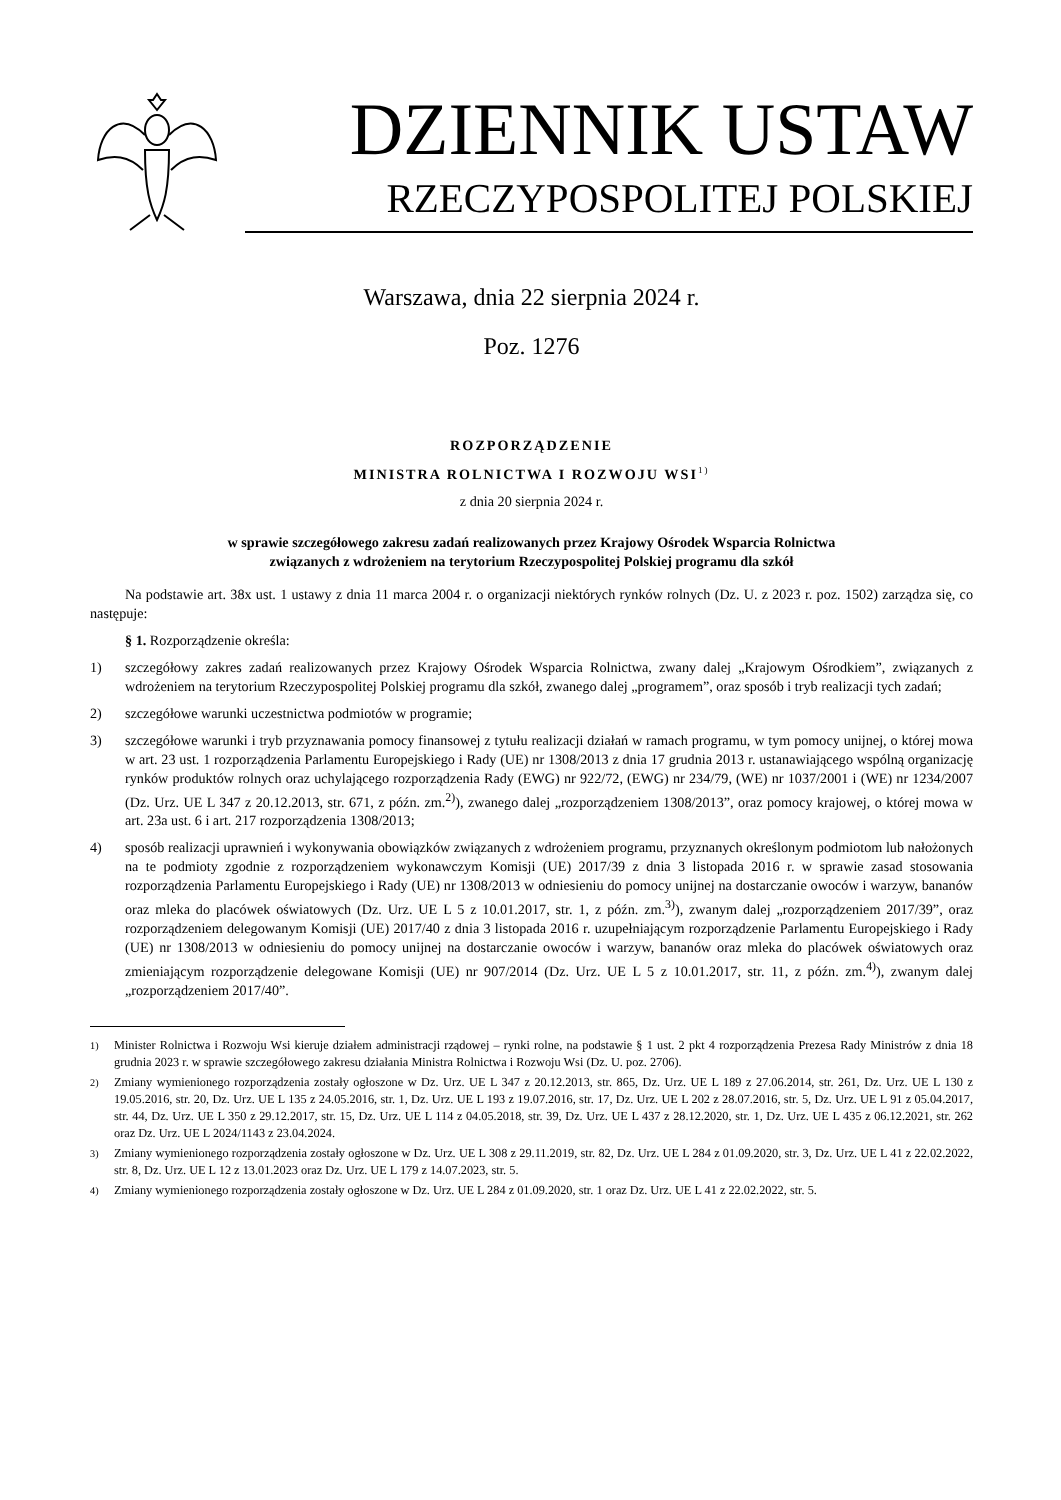DZIENNIK USTAW
RZECZYPOSPOLITEJ POLSKIEJ
Warszawa, dnia 22 sierpnia 2024 r.
Poz. 1276
ROZPORZĄDZENIE
MINISTRA ROLNICTWA I ROZWOJU WSI<sup>1)</sup>
z dnia 20 sierpnia 2024 r.
w sprawie szczegółowego zakresu zadań realizowanych przez Krajowy Ośrodek Wsparcia Rolnictwa
związanych z wdrożeniem na terytorium Rzeczypospolitej Polskiej programu dla szkół
Na podstawie art. 38x ust. 1 ustawy z dnia 11 marca 2004 r. o organizacji niektórych rynków rolnych (Dz. U. z 2023 r. poz. 1502) zarządza się, co następuje:
§ 1. Rozporządzenie określa:
1) szczegółowy zakres zadań realizowanych przez Krajowy Ośrodek Wsparcia Rolnictwa, zwany dalej „Krajowym Ośrodkiem”, związanych z wdrożeniem na terytorium Rzeczypospolitej Polskiej programu dla szkół, zwanego dalej „programem”, oraz sposób i tryb realizacji tych zadań;
2) szczegółowe warunki uczestnictwa podmiotów w programie;
3) szczegółowe warunki i tryb przyznawania pomocy finansowej z tytułu realizacji działań w ramach programu, w tym pomocy unijnej, o której mowa w art. 23 ust. 1 rozporządzenia Parlamentu Europejskiego i Rady (UE) nr 1308/2013 z dnia 17 grudnia 2013 r. ustanawiającego wspólną organizację rynków produktów rolnych oraz uchylającego rozporządzenia Rady (EWG) nr 922/72, (EWG) nr 234/79, (WE) nr 1037/2001 i (WE) nr 1234/2007 (Dz. Urz. UE L 347 z 20.12.2013, str. 671, z późn. zm.<sup>2)</sup>), zwanego dalej „rozporządzeniem 1308/2013”, oraz pomocy krajowej, o której mowa w art. 23a ust. 6 i art. 217 rozporządzenia 1308/2013;
4) sposób realizacji uprawnień i wykonywania obowiązków związanych z wdrożeniem programu, przyznanych określonym podmiotom lub nałożonych na te podmioty zgodnie z rozporządzeniem wykonawczym Komisji (UE) 2017/39 z dnia 3 listopada 2016 r. w sprawie zasad stosowania rozporządzenia Parlamentu Europejskiego i Rady (UE) nr 1308/2013 w odniesieniu do pomocy unijnej na dostarczanie owoców i warzyw, bananów oraz mleka do placówek oświatowych (Dz. Urz. UE L 5 z 10.01.2017, str. 1, z późn. zm.<sup>3)</sup>), zwanym dalej „rozporządzeniem 2017/39”, oraz rozporządzeniem delegowanym Komisji (UE) 2017/40 z dnia 3 listopada 2016 r. uzupełniającym rozporządzenie Parlamentu Europejskiego i Rady (UE) nr 1308/2013 w odniesieniu do pomocy unijnej na dostarczanie owoców i warzyw, bananów oraz mleka do placówek oświatowych oraz zmieniającym rozporządzenie delegowane Komisji (UE) nr 907/2014 (Dz. Urz. UE L 5 z 10.01.2017, str. 11, z późn. zm.<sup>4)</sup>), zwanym dalej „rozporządzeniem 2017/40”.
<sup>1)</sup> Minister Rolnictwa i Rozwoju Wsi kieruje działem administracji rządowej – rynki rolne, na podstawie § 1 ust. 2 pkt 4 rozporządzenia Prezesa Rady Ministrów z dnia 18 grudnia 2023 r. w sprawie szczegółowego zakresu działania Ministra Rolnictwa i Rozwoju Wsi (Dz. U. poz. 2706).
<sup>2)</sup> Zmiany wymienionego rozporządzenia zostały ogłoszone w Dz. Urz. UE L 347 z 20.12.2013, str. 865, Dz. Urz. UE L 189 z 27.06.2014, str. 261, Dz. Urz. UE L 130 z 19.05.2016, str. 20, Dz. Urz. UE L 135 z 24.05.2016, str. 1, Dz. Urz. UE L 193 z 19.07.2016, str. 17, Dz. Urz. UE L 202 z 28.07.2016, str. 5, Dz. Urz. UE L 91 z 05.04.2017, str. 44, Dz. Urz. UE L 350 z 29.12.2017, str. 15, Dz. Urz. UE L 114 z 04.05.2018, str. 39, Dz. Urz. UE L 437 z 28.12.2020, str. 1, Dz. Urz. UE L 435 z 06.12.2021, str. 262 oraz Dz. Urz. UE L 2024/1143 z 23.04.2024.
<sup>3)</sup> Zmiany wymienionego rozporządzenia zostały ogłoszone w Dz. Urz. UE L 308 z 29.11.2019, str. 82, Dz. Urz. UE L 284 z 01.09.2020, str. 3, Dz. Urz. UE L 41 z 22.02.2022, str. 8, Dz. Urz. UE L 12 z 13.01.2023 oraz Dz. Urz. UE L 179 z 14.07.2023, str. 5.
<sup>4)</sup> Zmiany wymienionego rozporządzenia zostały ogłoszone w Dz. Urz. UE L 284 z 01.09.2020, str. 1 oraz Dz. Urz. UE L 41 z 22.02.2022, str. 5.